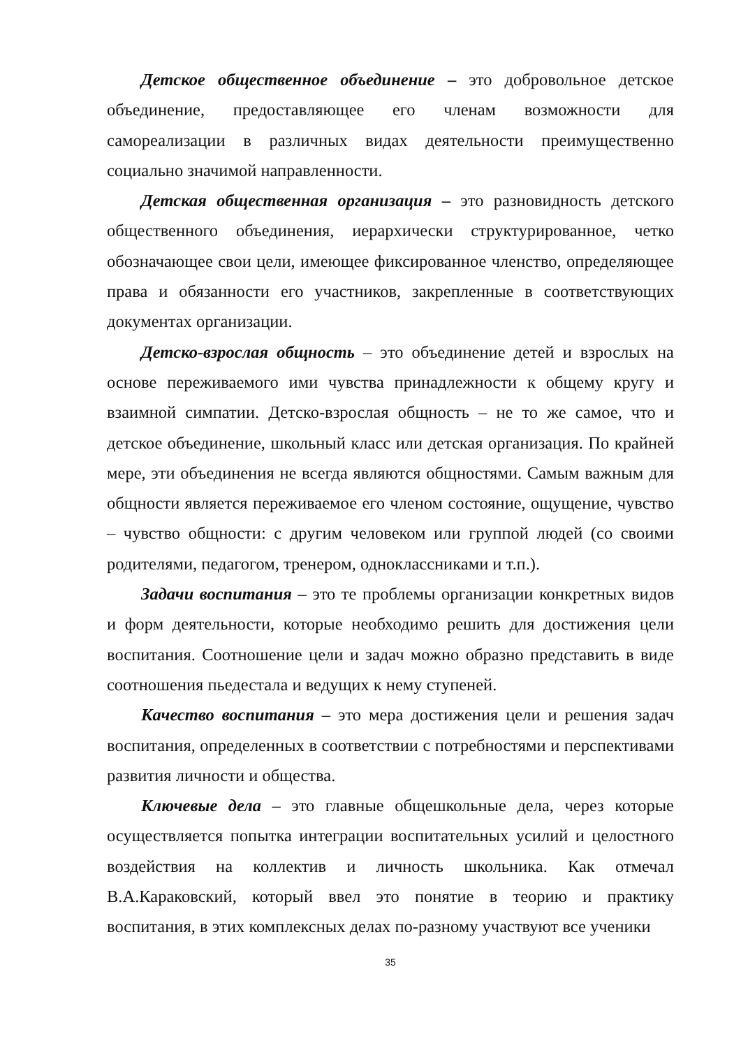Детское общественное объединение – это добровольное детское объединение, предоставляющее его членам возможности для самореализации в различных видах деятельности преимущественно социально значимой направленности.
Детская общественная организация – это разновидность детского общественного объединения, иерархически структурированное, четко обозначающее свои цели, имеющее фиксированное членство, определяющее права и обязанности его участников, закрепленные в соответствующих документах организации.
Детско-взрослая общность – это объединение детей и взрослых на основе переживаемого ими чувства принадлежности к общему кругу и взаимной симпатии. Детско-взрослая общность – не то же самое, что и детское объединение, школьный класс или детская организация. По крайней мере, эти объединения не всегда являются общностями. Самым важным для общности является переживаемое его членом состояние, ощущение, чувство – чувство общности: с другим человеком или группой людей (со своими родителями, педагогом, тренером, одноклассниками и т.п.).
Задачи воспитания – это те проблемы организации конкретных видов и форм деятельности, которые необходимо решить для достижения цели воспитания. Соотношение цели и задач можно образно представить в виде соотношения пьедестала и ведущих к нему ступеней.
Качество воспитания – это мера достижения цели и решения задач воспитания, определенных в соответствии с потребностями и перспективами развития личности и общества.
Ключевые дела – это главные общешкольные дела, через которые осуществляется попытка интеграции воспитательных усилий и целостного воздействия на коллектив и личность школьника. Как отмечал В.А.Караковский, который ввел это понятие в теорию и практику воспитания, в этих комплексных делах по-разному участвуют все ученики
35